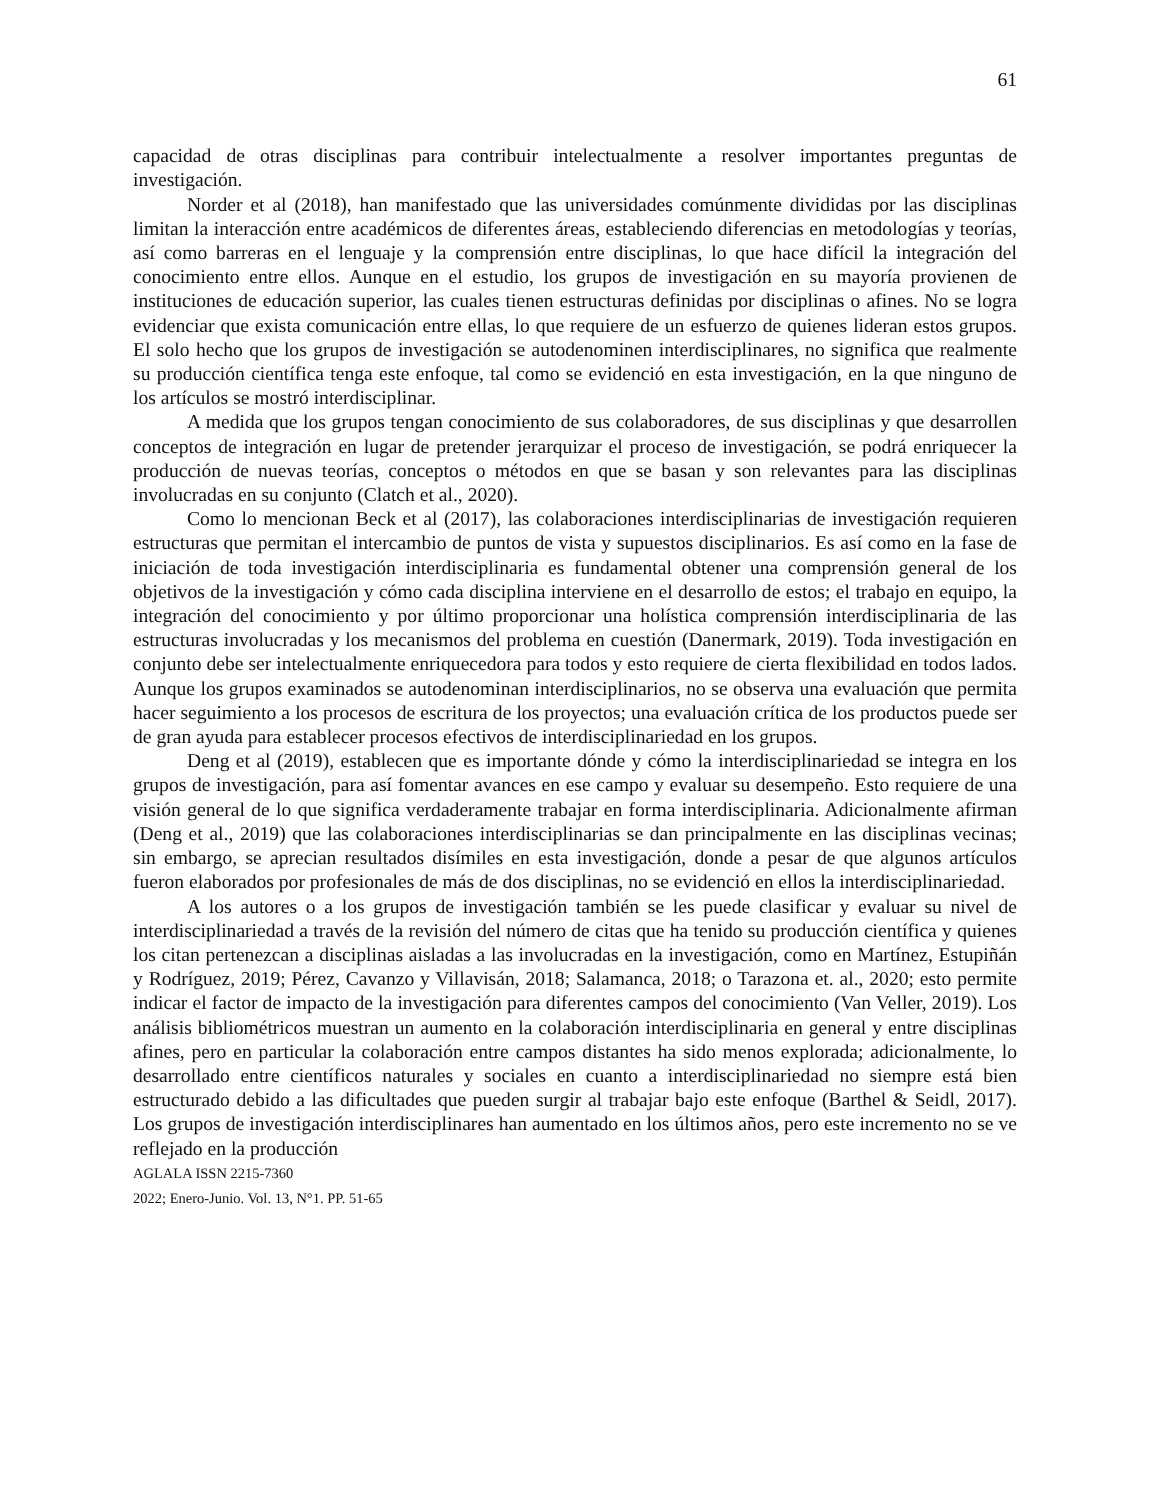61
capacidad de otras disciplinas para contribuir intelectualmente a resolver importantes preguntas de investigación.
Norder et al (2018), han manifestado que las universidades comúnmente divididas por las disciplinas limitan la interacción entre académicos de diferentes áreas, estableciendo diferencias en metodologías y teorías, así como barreras en el lenguaje y la comprensión entre disciplinas, lo que hace difícil la integración del conocimiento entre ellos. Aunque en el estudio, los grupos de investigación en su mayoría provienen de instituciones de educación superior, las cuales tienen estructuras definidas por disciplinas o afines. No se logra evidenciar que exista comunicación entre ellas, lo que requiere de un esfuerzo de quienes lideran estos grupos. El solo hecho que los grupos de investigación se autodenominen interdisciplinares, no significa que realmente su producción científica tenga este enfoque, tal como se evidenció en esta investigación, en la que ninguno de los artículos se mostró interdisciplinar.
A medida que los grupos tengan conocimiento de sus colaboradores, de sus disciplinas y que desarrollen conceptos de integración en lugar de pretender jerarquizar el proceso de investigación, se podrá enriquecer la producción de nuevas teorías, conceptos o métodos en que se basan y son relevantes para las disciplinas involucradas en su conjunto (Clatch et al., 2020).
Como lo mencionan Beck et al (2017), las colaboraciones interdisciplinarias de investigación requieren estructuras que permitan el intercambio de puntos de vista y supuestos disciplinarios. Es así como en la fase de iniciación de toda investigación interdisciplinaria es fundamental obtener una comprensión general de los objetivos de la investigación y cómo cada disciplina interviene en el desarrollo de estos; el trabajo en equipo, la integración del conocimiento y por último proporcionar una holística comprensión interdisciplinaria de las estructuras involucradas y los mecanismos del problema en cuestión (Danermark, 2019). Toda investigación en conjunto debe ser intelectualmente enriquecedora para todos y esto requiere de cierta flexibilidad en todos lados. Aunque los grupos examinados se autodenominan interdisciplinarios, no se observa una evaluación que permita hacer seguimiento a los procesos de escritura de los proyectos; una evaluación crítica de los productos puede ser de gran ayuda para establecer procesos efectivos de interdisciplinariedad en los grupos.
Deng et al (2019), establecen que es importante dónde y cómo la interdisciplinariedad se integra en los grupos de investigación, para así fomentar avances en ese campo y evaluar su desempeño. Esto requiere de una visión general de lo que significa verdaderamente trabajar en forma interdisciplinaria. Adicionalmente afirman (Deng et al., 2019) que las colaboraciones interdisciplinarias se dan principalmente en las disciplinas vecinas; sin embargo, se aprecian resultados disímiles en esta investigación, donde a pesar de que algunos artículos fueron elaborados por profesionales de más de dos disciplinas, no se evidenció en ellos la interdisciplinariedad.
A los autores o a los grupos de investigación también se les puede clasificar y evaluar su nivel de interdisciplinariedad a través de la revisión del número de citas que ha tenido su producción científica y quienes los citan pertenezcan a disciplinas aisladas a las involucradas en la investigación, como en Martínez, Estupiñán y Rodríguez, 2019; Pérez, Cavanzo y Villavisán, 2018; Salamanca, 2018; o Tarazona et. al., 2020; esto permite indicar el factor de impacto de la investigación para diferentes campos del conocimiento (Van Veller, 2019). Los análisis bibliométricos muestran un aumento en la colaboración interdisciplinaria en general y entre disciplinas afines, pero en particular la colaboración entre campos distantes ha sido menos explorada; adicionalmente, lo desarrollado entre científicos naturales y sociales en cuanto a interdisciplinariedad no siempre está bien estructurado debido a las dificultades que pueden surgir al trabajar bajo este enfoque (Barthel & Seidl, 2017). Los grupos de investigación interdisciplinares han aumentado en los últimos años, pero este incremento no se ve reflejado en la producción
AGLALA ISSN 2215-7360
2022; Enero-Junio. Vol. 13, N°1. PP. 51-65